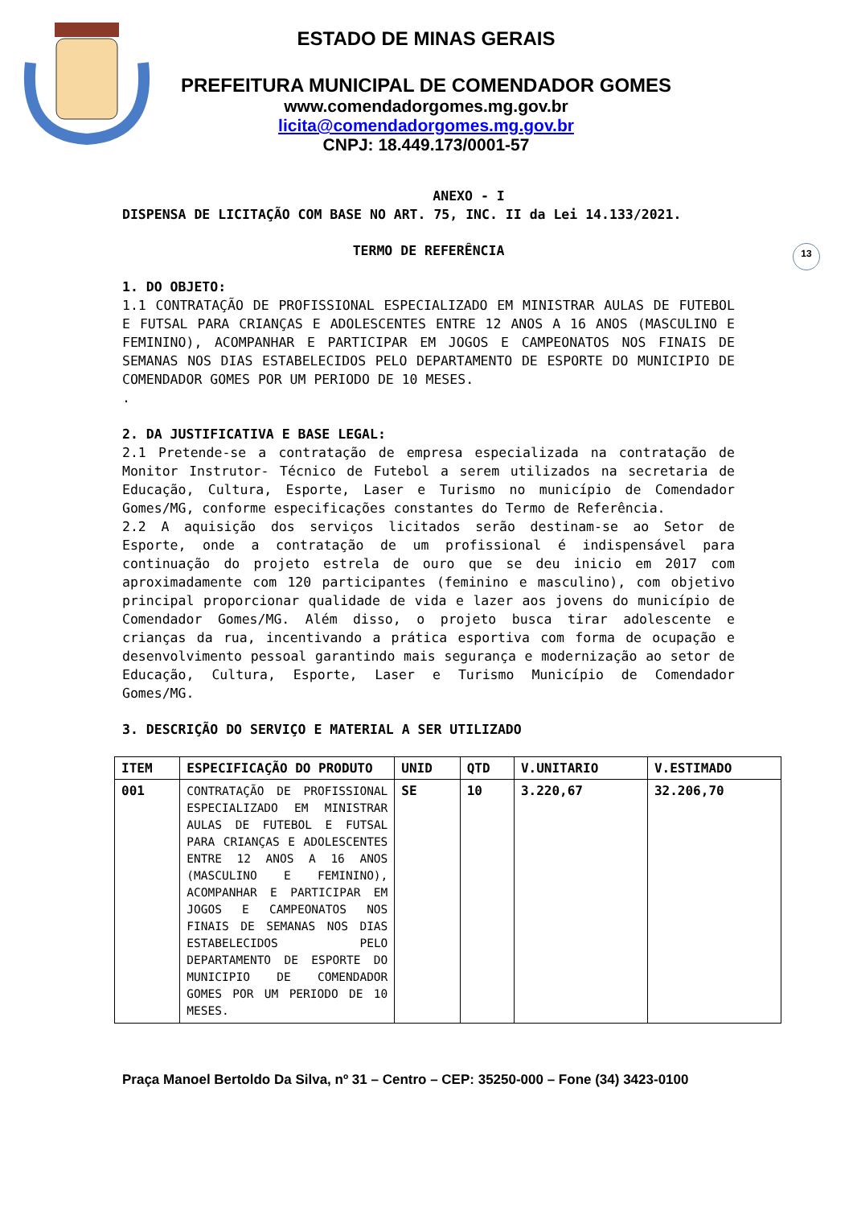13
ESTADO DE MINAS GERAIS
PREFEITURA MUNICIPAL DE COMENDADOR GOMES
www.comendadorgomes.mg.gov.br
licita@comendadorgomes.mg.gov.br
CNPJ: 18.449.173/0001-57
ANEXO - I
DISPENSA DE LICITAÇÃO COM BASE NO ART. 75, INC. II da Lei 14.133/2021.
TERMO DE REFERÊNCIA
1. DO OBJETO:
1.1 CONTRATAÇÃO DE PROFISSIONAL ESPECIALIZADO EM MINISTRAR AULAS DE FUTEBOL E FUTSAL PARA CRIANÇAS E ADOLESCENTES ENTRE 12 ANOS A 16 ANOS (MASCULINO E FEMININO), ACOMPANHAR E PARTICIPAR EM JOGOS E CAMPEONATOS NOS FINAIS DE SEMANAS NOS DIAS ESTABELECIDOS PELO DEPARTAMENTO DE ESPORTE DO MUNICIPIO DE COMENDADOR GOMES POR UM PERIODO DE 10 MESES.
.
2. DA JUSTIFICATIVA E BASE LEGAL:
2.1 Pretende-se a contratação de empresa especializada na contratação de Monitor Instrutor- Técnico de Futebol a serem utilizados na secretaria de Educação, Cultura, Esporte, Laser e Turismo no município de Comendador Gomes/MG, conforme especificações constantes do Termo de Referência.
2.2 A aquisição dos serviços licitados serão destinam-se ao Setor de Esporte, onde a contratação de um profissional é indispensável para continuação do projeto estrela de ouro que se deu inicio em 2017 com aproximadamente com 120 participantes (feminino e masculino), com objetivo principal proporcionar qualidade de vida e lazer aos jovens do município de Comendador Gomes/MG. Além disso, o projeto busca tirar adolescente e crianças da rua, incentivando a prática esportiva com forma de ocupação e desenvolvimento pessoal garantindo mais segurança e modernização ao setor de Educação, Cultura, Esporte, Laser e Turismo Município de Comendador Gomes/MG.
3. DESCRIÇÃO DO SERVIÇO E MATERIAL A SER UTILIZADO
| ITEM | ESPECIFICAÇÃO DO PRODUTO | UNID | QTD | V.UNITARIO | V.ESTIMADO |
| --- | --- | --- | --- | --- | --- |
| 001 | CONTRATAÇÃO DE PROFISSIONAL ESPECIALIZADO EM MINISTRAR AULAS DE FUTEBOL E FUTSAL PARA CRIANÇAS E ADOLESCENTES ENTRE 12 ANOS A 16 ANOS (MASCULINO E FEMININO), ACOMPANHAR E PARTICIPAR EM JOGOS E CAMPEONATOS NOS FINAIS DE SEMANAS NOS DIAS ESTABELECIDOS PELO DEPARTAMENTO DE ESPORTE DO MUNICIPIO DE COMENDADOR GOMES POR UM PERIODO DE 10 MESES. | SE | 10 | 3.220,67 | 32.206,70 |
Praça Manoel Bertoldo Da Silva, nº 31 – Centro – CEP: 35250-000 – Fone (34) 3423-0100